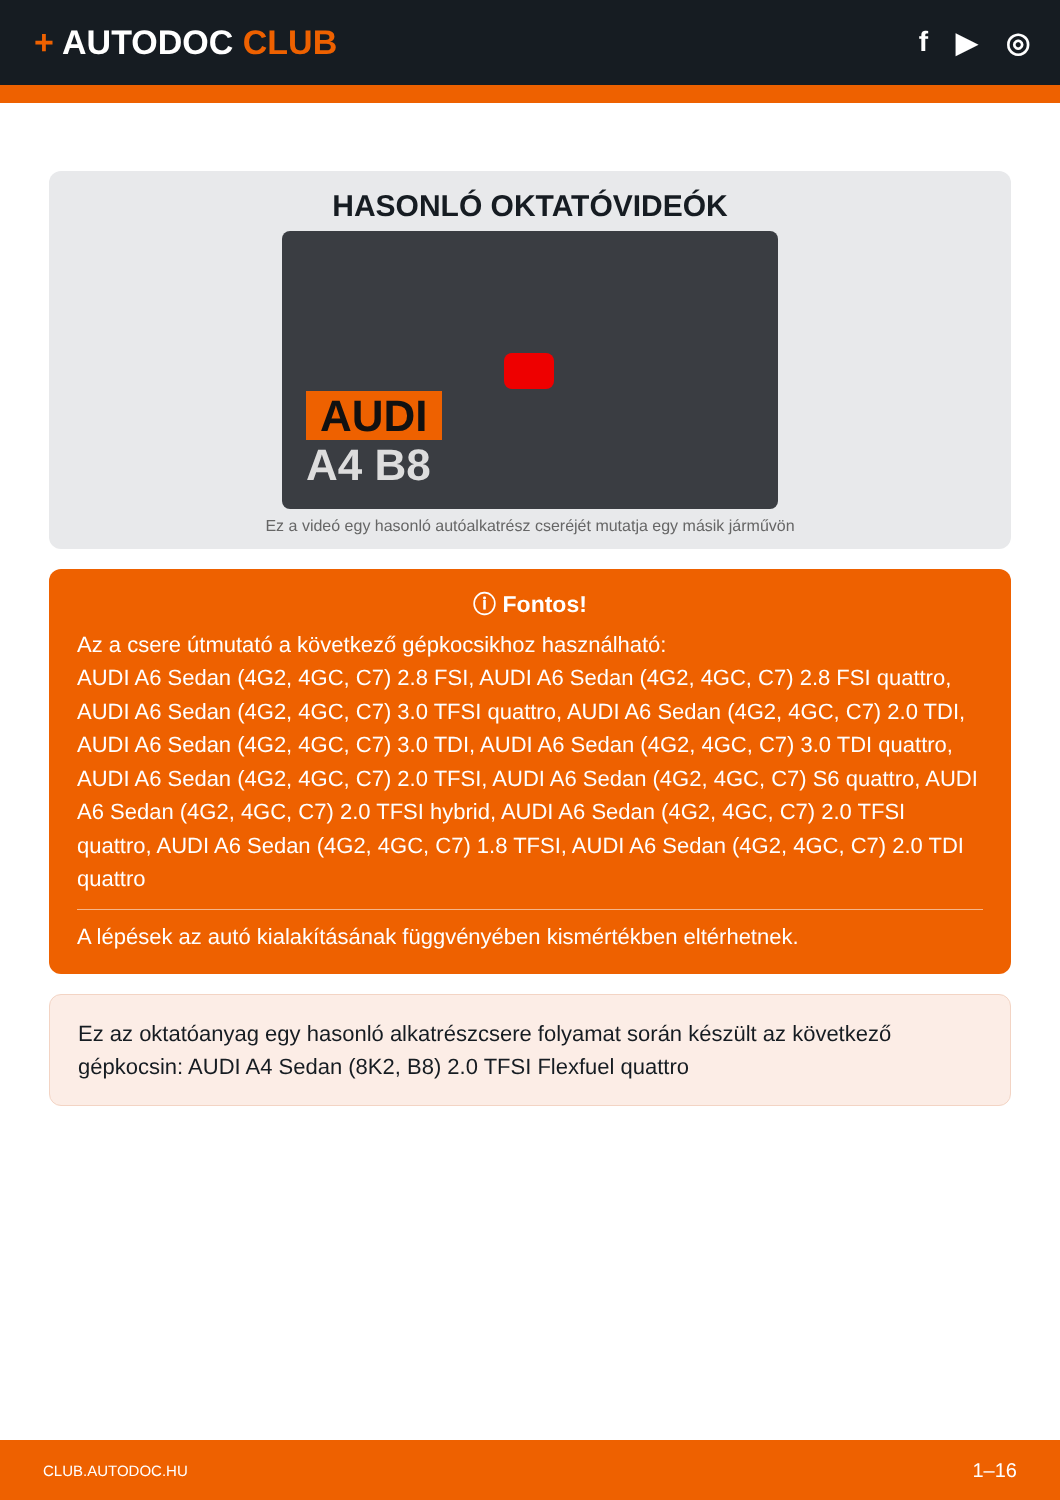+ AUTODOC CLUB
f ▶ ◎
HASONLÓ OKTATÓVIDEÓK
AUDI
A4 B8
Ez a videó egy hasonló autóalkatrész cseréjét mutatja egy másik járművön
ⓘ Fontos!
Az a csere útmutató a következő gépkocsikhoz használható:
AUDI A6 Sedan (4G2, 4GC, C7) 2.8 FSI, AUDI A6 Sedan (4G2, 4GC, C7) 2.8 FSI quattro, AUDI A6 Sedan (4G2, 4GC, C7) 3.0 TFSI quattro, AUDI A6 Sedan (4G2, 4GC, C7) 2.0 TDI, AUDI A6 Sedan (4G2, 4GC, C7) 3.0 TDI, AUDI A6 Sedan (4G2, 4GC, C7) 3.0 TDI quattro, AUDI A6 Sedan (4G2, 4GC, C7) 2.0 TFSI, AUDI A6 Sedan (4G2, 4GC, C7) S6 quattro, AUDI A6 Sedan (4G2, 4GC, C7) 2.0 TFSI hybrid, AUDI A6 Sedan (4G2, 4GC, C7) 2.0 TFSI quattro, AUDI A6 Sedan (4G2, 4GC, C7) 1.8 TFSI, AUDI A6 Sedan (4G2, 4GC, C7) 2.0 TDI quattro
A lépések az autó kialakításának függvényében kismértékben eltérhetnek.
Ez az oktatóanyag egy hasonló alkatrészcsere folyamat során készült az következő gépkocsin: AUDI A4 Sedan (8K2, B8) 2.0 TFSI Flexfuel quattro
CLUB.AUTODOC.HU 1–16